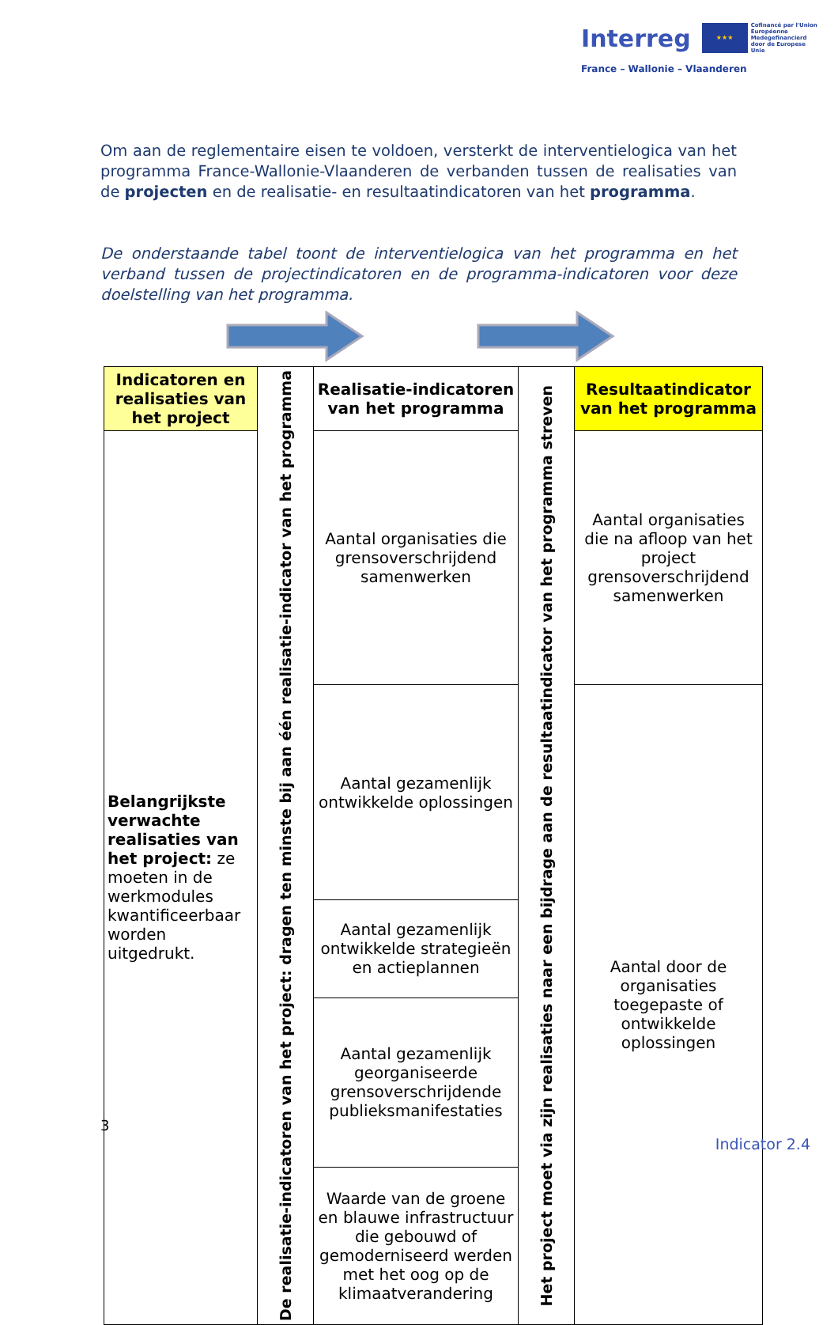Interreg ★★★ Cofinancé par l'Union Européenne Medegefinancierd door de Europese Unie
France – Wallonie – Vlaanderen
Om aan de reglementaire eisen te voldoen, versterkt de interventielogica van het programma France-Wallonie-Vlaanderen de verbanden tussen de realisaties van de projecten en de realisatie- en resultaatindicatoren van het programma.
De onderstaande tabel toont de interventielogica van het programma en het verband tussen de projectindicatoren en de programma-indicatoren voor deze doelstelling van het programma.
| Indicatoren en realisaties van het project | De realisatie-indicatoren van het project: dragen ten minste bij aan één realisatie-indicator van het programma | Realisatie-indicatoren van het programma | Het project moet via zijn realisaties naar een bijdrage aan de resultaatindicator van het programma streven | Resultaatindicator van het programma |
| Belangrijkste verwachte realisaties van het project: ze moeten in de werkmodules kwantificeerbaar worden uitgedrukt. | | Aantal organisaties die grensoverschrijdend samenwerken | | Aantal organisaties die na afloop van het project grensoverschrijdend samenwerken |
| | | Aantal gezamenlijk ontwikkelde oplossingen | | Aantal door de organisaties toegepaste of ontwikkelde oplossingen |
| | | Aantal gezamenlijk ontwikkelde strategieën en actieplannen | | |
| | | Aantal gezamenlijk georganiseerde grensoverschrijdende publieksmanifestaties | | |
| | | Waarde van de groene en blauwe infrastructuur die gebouwd of gemoderniseerd werden met het oog op de klimaatverandering | | |
3
Indicator 2.4